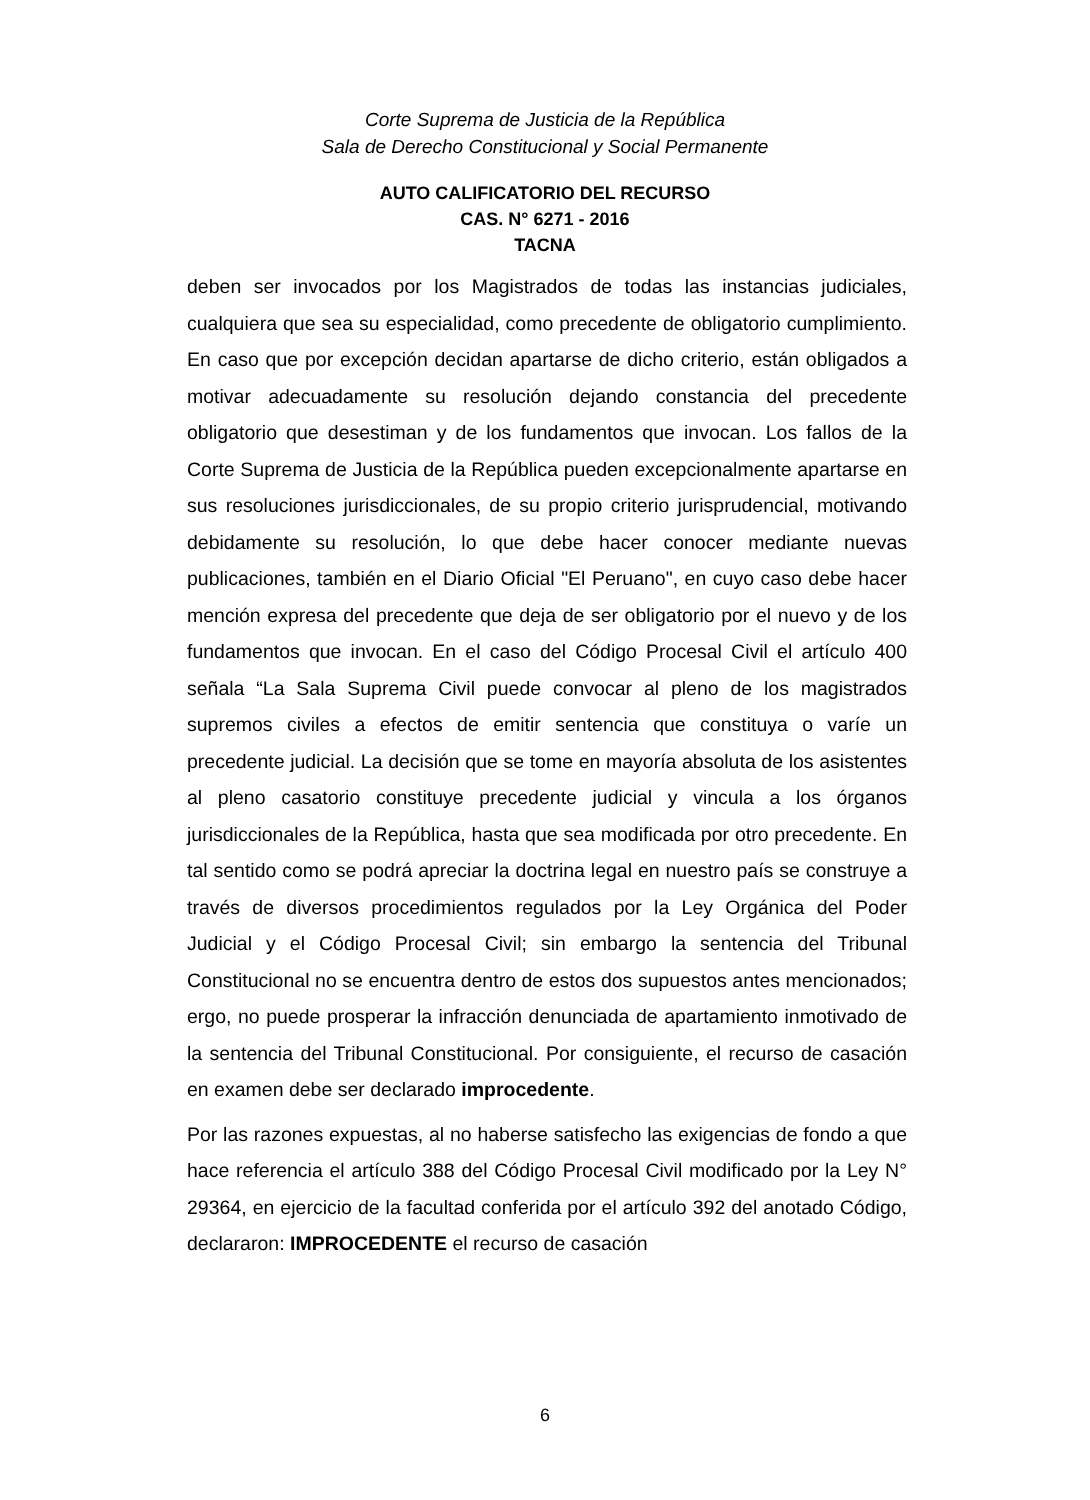Corte Suprema de Justicia de la República
Sala de Derecho Constitucional y Social Permanente
AUTO CALIFICATORIO DEL RECURSO
CAS. N° 6271 - 2016
TACNA
deben ser invocados por los Magistrados de todas las instancias judiciales, cualquiera que sea su especialidad, como precedente de obligatorio cumplimiento. En caso que por excepción decidan apartarse de dicho criterio, están obligados a motivar adecuadamente su resolución dejando constancia del precedente obligatorio que desestiman y de los fundamentos que invocan. Los fallos de la Corte Suprema de Justicia de la República pueden excepcionalmente apartarse en sus resoluciones jurisdiccionales, de su propio criterio jurisprudencial, motivando debidamente su resolución, lo que debe hacer conocer mediante nuevas publicaciones, también en el Diario Oficial "El Peruano", en cuyo caso debe hacer mención expresa del precedente que deja de ser obligatorio por el nuevo y de los fundamentos que invocan. En el caso del Código Procesal Civil el artículo 400 señala “La Sala Suprema Civil puede convocar al pleno de los magistrados supremos civiles a efectos de emitir sentencia que constituya o varíe un precedente judicial. La decisión que se tome en mayoría absoluta de los asistentes al pleno casatorio constituye precedente judicial y vincula a los órganos jurisdiccionales de la República, hasta que sea modificada por otro precedente. En tal sentido como se podrá apreciar la doctrina legal en nuestro país se construye a través de diversos procedimientos regulados por la Ley Orgánica del Poder Judicial y el Código Procesal Civil; sin embargo la sentencia del Tribunal Constitucional no se encuentra dentro de estos dos supuestos antes mencionados; ergo, no puede prosperar la infracción denunciada de apartamiento inmotivado de la sentencia del Tribunal Constitucional. Por consiguiente, el recurso de casación en examen debe ser declarado improcedente.
Por las razones expuestas, al no haberse satisfecho las exigencias de fondo a que hace referencia el artículo 388 del Código Procesal Civil modificado por la Ley N° 29364, en ejercicio de la facultad conferida por el artículo 392 del anotado Código, declararon: IMPROCEDENTE el recurso de casación
6